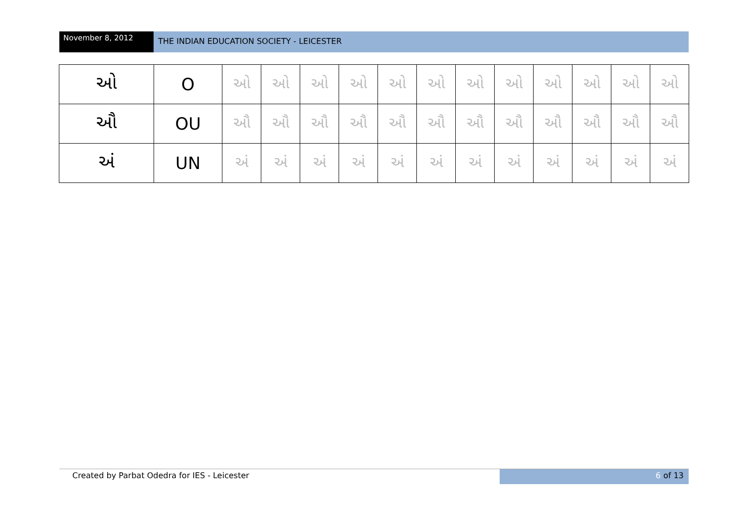November 8, 2012
THE INDIAN EDUCATION SOCIETY - LEICESTER
| ઓ | O | ઓ | ઓ | ઓ | ઓ | ઓ | ઓ | ઓ | ઓ | ઓ | ઓ | ઓ | ઓ |
| ઔ | OU | ઔ | ઔ | ઔ | ઔ | ઔ | ઔ | ઔ | ઔ | ઔ | ઔ | ઔ | ઔ |
| અં | UN | અં | અં | અં | અં | અં | અં | અં | અં | અં | અં | અં | અં |
Created by Parbat Odedra for IES - Leicester
6 of 13